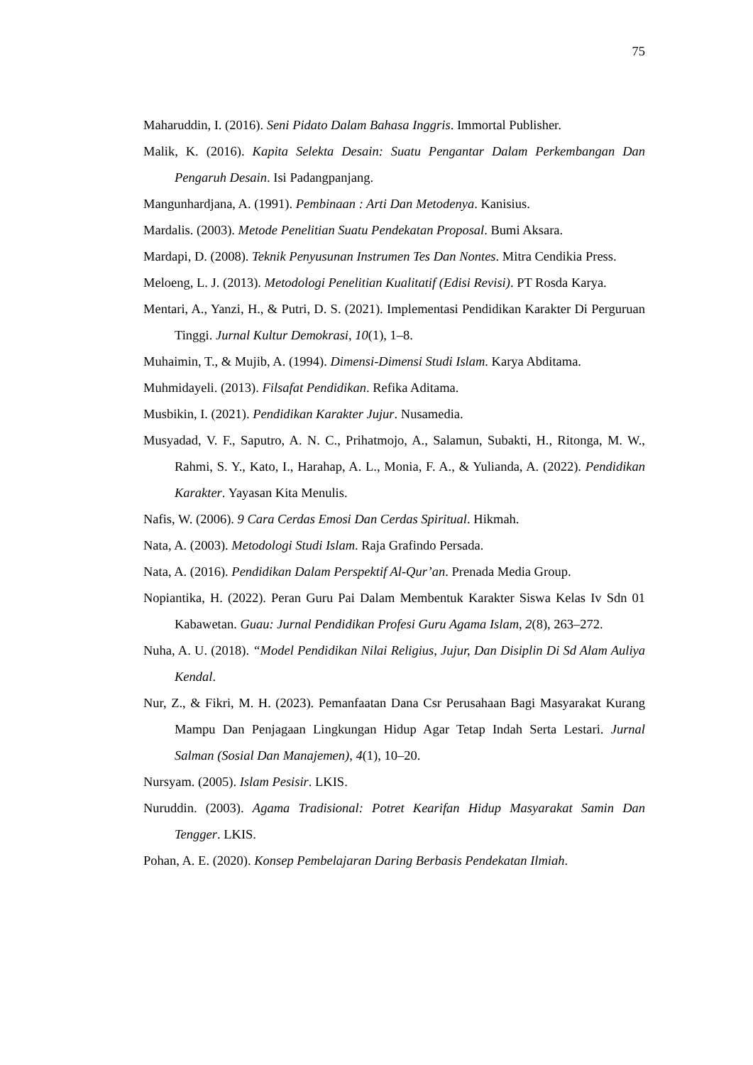75
Maharuddin, I. (2016). Seni Pidato Dalam Bahasa Inggris. Immortal Publisher.
Malik, K. (2016). Kapita Selekta Desain: Suatu Pengantar Dalam Perkembangan Dan Pengaruh Desain. Isi Padangpanjang.
Mangunhardjana, A. (1991). Pembinaan : Arti Dan Metodenya. Kanisius.
Mardalis. (2003). Metode Penelitian Suatu Pendekatan Proposal. Bumi Aksara.
Mardapi, D. (2008). Teknik Penyusunan Instrumen Tes Dan Nontes. Mitra Cendikia Press.
Meloeng, L. J. (2013). Metodologi Penelitian Kualitatif (Edisi Revisi). PT Rosda Karya.
Mentari, A., Yanzi, H., & Putri, D. S. (2021). Implementasi Pendidikan Karakter Di Perguruan Tinggi. Jurnal Kultur Demokrasi, 10(1), 1–8.
Muhaimin, T., & Mujib, A. (1994). Dimensi-Dimensi Studi Islam. Karya Abditama.
Muhmidayeli. (2013). Filsafat Pendidikan. Refika Aditama.
Musbikin, I. (2021). Pendidikan Karakter Jujur. Nusamedia.
Musyadad, V. F., Saputro, A. N. C., Prihatmojo, A., Salamun, Subakti, H., Ritonga, M. W., Rahmi, S. Y., Kato, I., Harahap, A. L., Monia, F. A., & Yulianda, A. (2022). Pendidikan Karakter. Yayasan Kita Menulis.
Nafis, W. (2006). 9 Cara Cerdas Emosi Dan Cerdas Spiritual. Hikmah.
Nata, A. (2003). Metodologi Studi Islam. Raja Grafindo Persada.
Nata, A. (2016). Pendidikan Dalam Perspektif Al-Qur’an. Prenada Media Group.
Nopiantika, H. (2022). Peran Guru Pai Dalam Membentuk Karakter Siswa Kelas Iv Sdn 01 Kabawetan. Guau: Jurnal Pendidikan Profesi Guru Agama Islam, 2(8), 263–272.
Nuha, A. U. (2018). “Model Pendidikan Nilai Religius, Jujur, Dan Disiplin Di Sd Alam Auliya Kendal.
Nur, Z., & Fikri, M. H. (2023). Pemanfaatan Dana Csr Perusahaan Bagi Masyarakat Kurang Mampu Dan Penjagaan Lingkungan Hidup Agar Tetap Indah Serta Lestari. Jurnal Salman (Sosial Dan Manajemen), 4(1), 10–20.
Nursyam. (2005). Islam Pesisir. LKIS.
Nuruddin. (2003). Agama Tradisional: Potret Kearifan Hidup Masyarakat Samin Dan Tengger. LKIS.
Pohan, A. E. (2020). Konsep Pembelajaran Daring Berbasis Pendekatan Ilmiah.